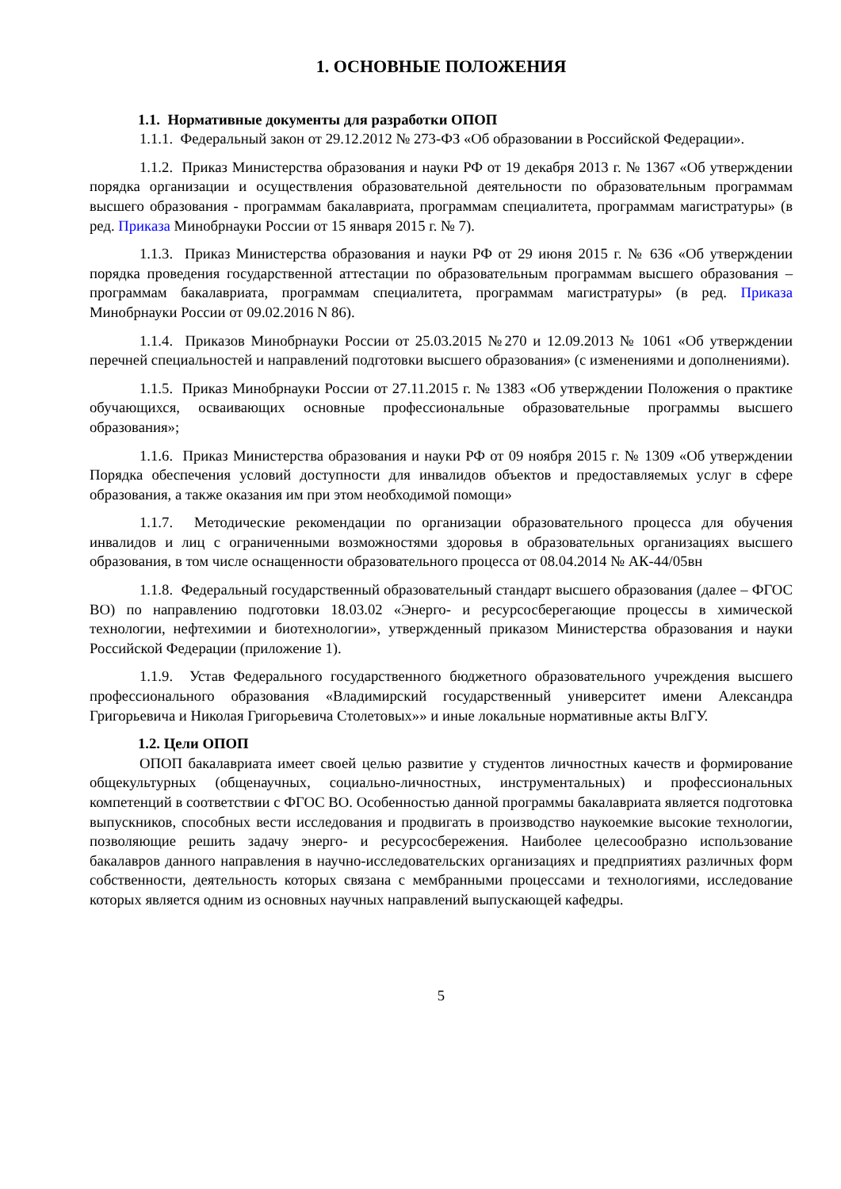1. ОСНОВНЫЕ ПОЛОЖЕНИЯ
1.1. Нормативные документы для разработки ОПОП
1.1.1. Федеральный закон от 29.12.2012 № 273-ФЗ «Об образовании в Российской Федерации».
1.1.2. Приказ Министерства образования и науки РФ от 19 декабря 2013 г. № 1367 «Об утверждении порядка организации и осуществления образовательной деятельности по образовательным программам высшего образования - программам бакалавриата, программам специалитета, программам магистратуры» (в ред. Приказа Минобрнауки России от 15 января 2015 г. № 7).
1.1.3. Приказ Министерства образования и науки РФ от 29 июня 2015 г. № 636 «Об утверждении порядка проведения государственной аттестации по образовательным программам высшего образования – программам бакалавриата, программам специалитета, программам магистратуры» (в ред. Приказа Минобрнауки России от 09.02.2016 N 86).
1.1.4. Приказов Минобрнауки России от 25.03.2015 №270 и 12.09.2013 № 1061 «Об утверждении перечней специальностей и направлений подготовки высшего образования» (с изменениями и дополнениями).
1.1.5. Приказ Минобрнауки России от 27.11.2015 г. № 1383 «Об утверждении Положения о практике обучающихся, осваивающих основные профессиональные образовательные программы высшего образования»;
1.1.6. Приказ Министерства образования и науки РФ от 09 ноября 2015 г. № 1309 «Об утверждении Порядка обеспечения условий доступности для инвалидов объектов и предоставляемых услуг в сфере образования, а также оказания им при этом необходимой помощи»
1.1.7. Методические рекомендации по организации образовательного процесса для обучения инвалидов и лиц с ограниченными возможностями здоровья в образовательных организациях высшего образования, в том числе оснащенности образовательного процесса от 08.04.2014 № АК-44/05вн
1.1.8. Федеральный государственный образовательный стандарт высшего образования (далее – ФГОС ВО) по направлению подготовки 18.03.02 «Энерго- и ресурсосберегающие процессы в химической технологии, нефтехимии и биотехнологии», утвержденный приказом Министерства образования и науки Российской Федерации (приложение 1).
1.1.9. Устав Федерального государственного бюджетного образовательного учреждения высшего профессионального образования «Владимирский государственный университет имени Александра Григорьевича и Николая Григорьевича Столетовых»» и иные локальные нормативные акты ВлГУ.
1.2. Цели ОПОП
ОПОП бакалавриата имеет своей целью развитие у студентов личностных качеств и формирование общекультурных (общенаучных, социально-личностных, инструментальных) и профессиональных компетенций в соответствии с ФГОС ВО. Особенностью данной программы бакалавриата является подготовка выпускников, способных вести исследования и продвигать в производство наукоемкие высокие технологии, позволяющие решить задачу энерго- и ресурсосбережения. Наиболее целесообразно использование бакалавров данного направления в научно-исследовательских организациях и предприятиях различных форм собственности, деятельность которых связана с мембранными процессами и технологиями, исследование которых является одним из основных научных направлений выпускающей кафедры.
5